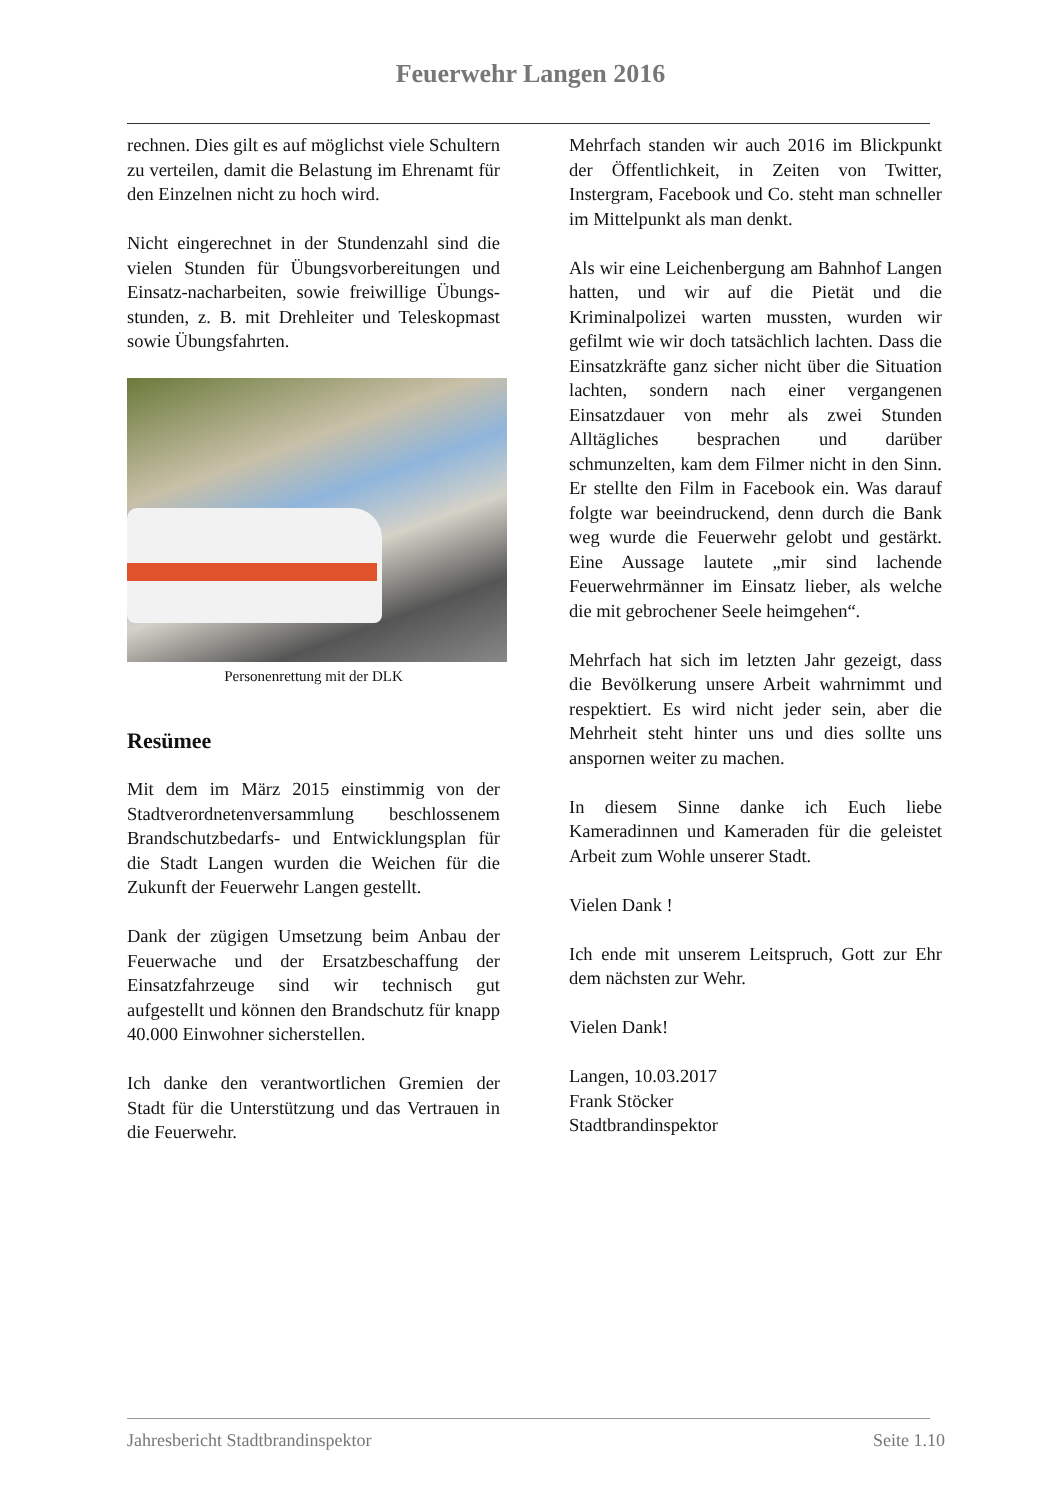Feuerwehr Langen 2016
rechnen. Dies gilt es auf möglichst viele Schultern zu verteilen, damit die Belastung im Ehrenamt für den Einzelnen nicht zu hoch wird.
Nicht eingerechnet in der Stundenzahl sind die vielen Stunden für Übungsvorbereitungen und Einsatz-nacharbeiten, sowie freiwillige Übungs-stunden, z. B. mit Drehleiter und Teleskopmast sowie Übungsfahrten.
Personenrettung mit der DLK
Resümee
Mit dem im März 2015 einstimmig von der Stadtverordnetenversammlung beschlossenem Brandschutzbedarfs- und Entwicklungsplan für die Stadt Langen wurden die Weichen für die Zukunft der Feuerwehr Langen gestellt.
Dank der zügigen Umsetzung beim Anbau der Feuerwache und der Ersatzbeschaffung der Einsatzfahrzeuge sind wir technisch gut aufgestellt und können den Brandschutz für knapp 40.000 Einwohner sicherstellen.
Ich danke den verantwortlichen Gremien der Stadt für die Unterstützung und das Vertrauen in die Feuerwehr.
Mehrfach standen wir auch 2016 im Blickpunkt der Öffentlichkeit, in Zeiten von Twitter, Instergram, Facebook und Co. steht man schneller im Mittelpunkt als man denkt.
Als wir eine Leichenbergung am Bahnhof Langen hatten, und wir auf die Pietät und die Kriminalpolizei warten mussten, wurden wir gefilmt wie wir doch tatsächlich lachten. Dass die Einsatzkräfte ganz sicher nicht über die Situation lachten, sondern nach einer vergangenen Einsatzdauer von mehr als zwei Stunden Alltägliches besprachen und darüber schmunzelten, kam dem Filmer nicht in den Sinn. Er stellte den Film in Facebook ein. Was darauf folgte war beeindruckend, denn durch die Bank weg wurde die Feuerwehr gelobt und gestärkt. Eine Aussage lautete „mir sind lachende Feuerwehrmänner im Einsatz lieber, als welche die mit gebrochener Seele heimgehen“.
Mehrfach hat sich im letzten Jahr gezeigt, dass die Bevölkerung unsere Arbeit wahrnimmt und respektiert. Es wird nicht jeder sein, aber die Mehrheit steht hinter uns und dies sollte uns anspornen weiter zu machen.
In diesem Sinne danke ich Euch liebe Kameradinnen und Kameraden für die geleistet Arbeit zum Wohle unserer Stadt.
Vielen Dank !
Ich ende mit unserem Leitspruch, Gott zur Ehr dem nächsten zur Wehr.
Vielen Dank!
Langen, 10.03.2017
Frank Stöcker
Stadtbrandinspektor
Jahresbericht Stadtbrandinspektor Seite 1.10